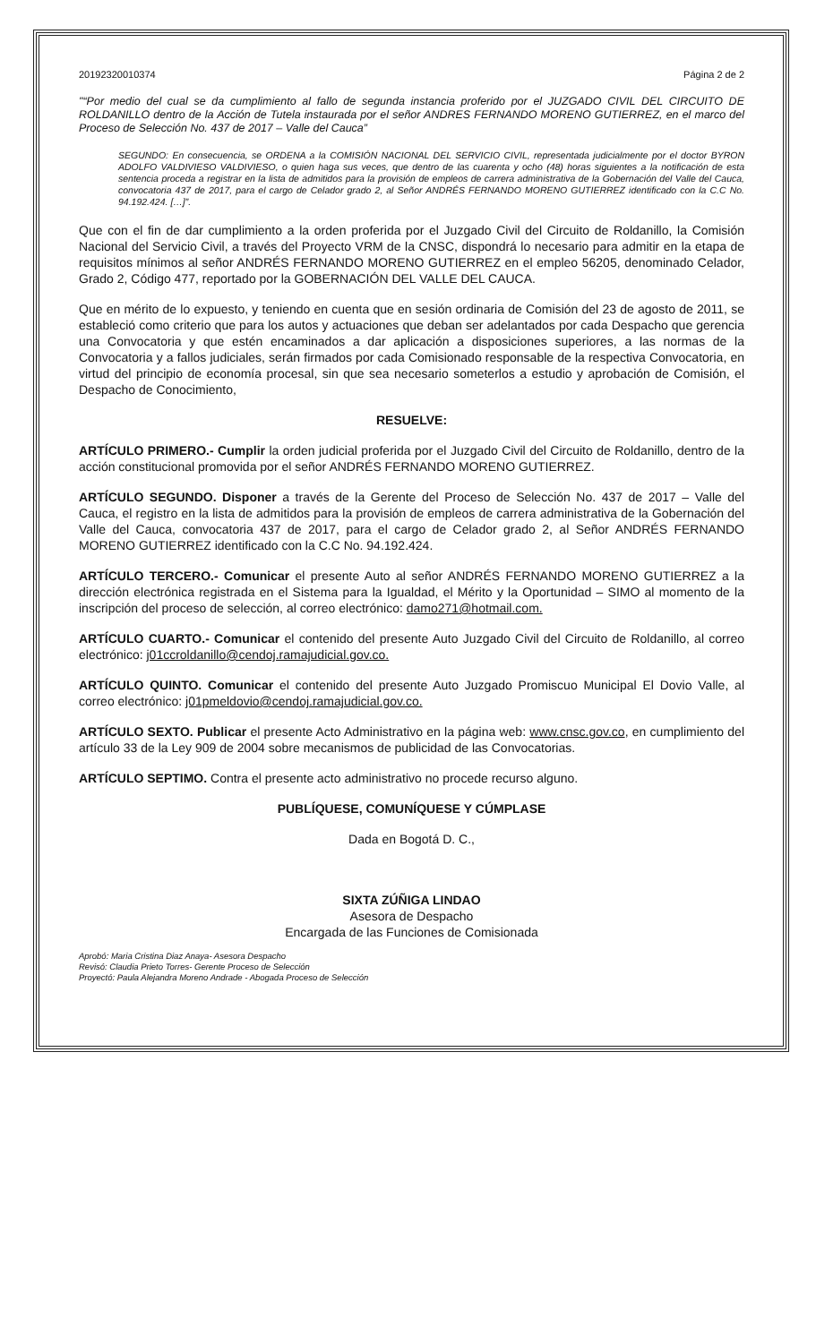20192320010374 Página 2 de 2
"“Por medio del cual se da cumplimiento al fallo de segunda instancia proferido por el JUZGADO CIVIL DEL CIRCUITO DE ROLDANILLO dentro de la Acción de Tutela instaurada por el señor ANDRES FERNANDO MORENO GUTIERREZ, en el marco del Proceso de Selección No. 437 de 2017 – Valle del Cauca”
SEGUNDO: En consecuencia, se ORDENA a la COMISIÓN NACIONAL DEL SERVICIO CIVIL, representada judicialmente por el doctor BYRON ADOLFO VALDIVIESO VALDIVIESO, o quien haga sus veces, que dentro de las cuarenta y ocho (48) horas siguientes a la notificación de esta sentencia proceda a registrar en la lista de admitidos para la provisión de empleos de carrera administrativa de la Gobernación del Valle del Cauca, convocatoria 437 de 2017, para el cargo de Celador grado 2, al Señor ANDRÉS FERNANDO MORENO GUTIERREZ identificado con la C.C No. 94.192.424. […]”.
Que con el fin de dar cumplimiento a la orden proferida por el Juzgado Civil del Circuito de Roldanillo, la Comisión Nacional del Servicio Civil, a través del Proyecto VRM de la CNSC, dispondrá lo necesario para admitir en la etapa de requisitos mínimos al señor ANDRÉS FERNANDO MORENO GUTIERREZ en el empleo 56205, denominado Celador, Grado 2, Código 477, reportado por la GOBERNACIÓN DEL VALLE DEL CAUCA.
Que en mérito de lo expuesto, y teniendo en cuenta que en sesión ordinaria de Comisión del 23 de agosto de 2011, se estableció como criterio que para los autos y actuaciones que deban ser adelantados por cada Despacho que gerencia una Convocatoria y que estén encaminados a dar aplicación a disposiciones superiores, a las normas de la Convocatoria y a fallos judiciales, serán firmados por cada Comisionado responsable de la respectiva Convocatoria, en virtud del principio de economía procesal, sin que sea necesario someterlos a estudio y aprobación de Comisión, el Despacho de Conocimiento,
RESUELVE:
ARTÍCULO PRIMERO.- Cumplir la orden judicial proferida por el Juzgado Civil del Circuito de Roldanillo, dentro de la acción constitucional promovida por el señor ANDRÉS FERNANDO MORENO GUTIERREZ.
ARTÍCULO SEGUNDO. Disponer a través de la Gerente del Proceso de Selección No. 437 de 2017 – Valle del Cauca, el registro en la lista de admitidos para la provisión de empleos de carrera administrativa de la Gobernación del Valle del Cauca, convocatoria 437 de 2017, para el cargo de Celador grado 2, al Señor ANDRÉS FERNANDO MORENO GUTIERREZ identificado con la C.C No. 94.192.424.
ARTÍCULO TERCERO.- Comunicar el presente Auto al señor ANDRÉS FERNANDO MORENO GUTIERREZ a la dirección electrónica registrada en el Sistema para la Igualdad, el Mérito y la Oportunidad – SIMO al momento de la inscripción del proceso de selección, al correo electrónico: damo271@hotmail.com.
ARTÍCULO CUARTO.- Comunicar el contenido del presente Auto Juzgado Civil del Circuito de Roldanillo, al correo electrónico: j01ccroldanillo@cendoj.ramajudicial.gov.co.
ARTÍCULO QUINTO. Comunicar el contenido del presente Auto Juzgado Promiscuo Municipal El Dovio Valle, al correo electrónico: j01pmeldovio@cendoj.ramajudicial.gov.co.
ARTÍCULO SEXTO. Publicar el presente Acto Administrativo en la página web: www.cnsc.gov.co, en cumplimiento del artículo 33 de la Ley 909 de 2004 sobre mecanismos de publicidad de las Convocatorias.
ARTÍCULO SEPTIMO. Contra el presente acto administrativo no procede recurso alguno.
PUBLÍQUESE, COMUNÍQUESE Y CÚMPLASE
Dada en Bogotá D. C.,
SIXTA ZÚÑIGA LINDAO
Asesora de Despacho
Encargada de las Funciones de Comisionada
Aprobó: Maria Cristina Diaz Anaya- Asesora Despacho
Revisó: Claudia Prieto Torres- Gerente Proceso de Selección
Proyectó: Paula Alejandra Moreno Andrade - Abogada Proceso de Selección